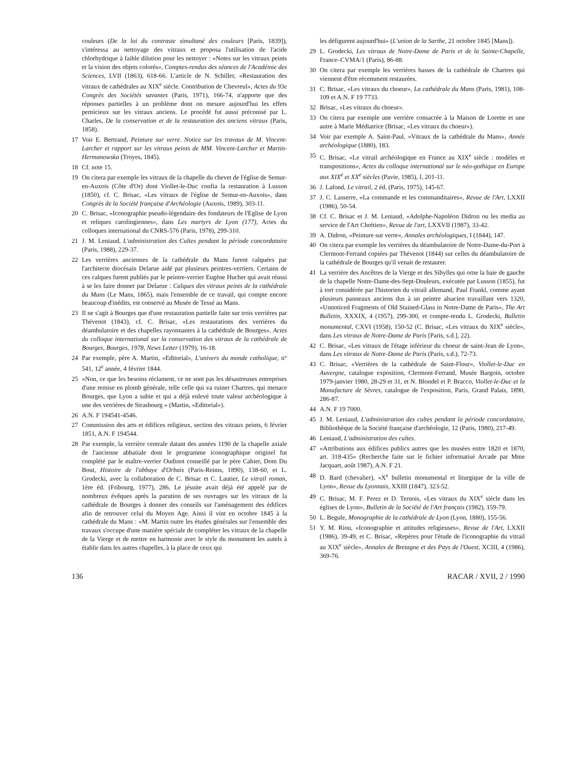couleurs (De la loi du contraste simultané des couleurs [Paris, 1839]), s'intéressa au nettoyage des vitraux et proposa l'utilisation de l'acide chlorhydrique à faible dilution pour les nettoyer : «Notes sur les vitraux peints et la vision des objets colorés», Comptes-rendus des séances de l'Académie des Sciences, LVII (1863), 618-66. L'article de N. Schiller, «Restauration des vitraux de cathédrales au XIX<sup>e</sup> siècle. Contribution de Chevreul», Actes du 93e Congrès des Sociétés savantes (Paris, 1971), 166-74, n'apporte que des réponses partielles à un problème dont on mesure aujourd'hui les effets pernicieux sur les vitraux anciens. Le procédé fut aussi préconisé par L. Charles, De la conservation et de la restauration des anciens vitraux (Paris, 1858).
17 Voir E. Bertrand, Peinture sur verre. Notice sur les travaux de M. Vincent-Larcher et rapport sur les vitraux peints de MM. Vincent-Larcher et Martin-Hermanowska (Troyes, 1845).
18 Cf. note 15.
19 On citera par exemple les vitraux de la chapelle du chevet de l'église de Semur-en-Auxois (Côte d'Or) dont Viollet-le-Duc confia la restauration à Lusson (1850), cf. C. Brisac, «Les vitraux de l'église de Semur-en-Auxois», dans Congrès de la Société française d'Archéologie (Auxois, 1989), 303-11.
20 C. Brisac, «Iconographie pseudo-légendaire des fondateurs de l'Eglise de Lyon et reliques carolingiennes», dans Les martyrs de Lyon (177), Actes du colloques international du CNRS-576 (Paris, 1978), 299-310.
21 J. M. Leniaud, L'administration des Cultes pendant la période concordataire (Paris, 1988), 229-37.
22 Les verrières anciennes de la cathédrale du Mans furent calquées par l'architecte diocésain Delarue aidé par plusieurs peintres-verriers. Certains de ces calques furent publiés par le peintre-verrier Eugène Hucher qui avait réussi à se les faire donner par Delarue : Calques des vitraux peints de la cathédrale du Mans (Le Mans, 1865), mais l'ensemble de ce travail, qui compte encore beaucoup d'inédits, est conservé au Musée de Tessé au Mans.
23 Il ne s'agit à Bourges que d'une restauration partielle faite sur trois verrières par Thévenot (1843), cf. C. Brisac, «Les restaurations des verrières du déambulatoire et des chapelles rayonnantes à la cathédrale de Bourges», Actes du colloque international sur la conservation des vitraux de la cathédrale de Bourges, Bourges, 1978, News Letter (1979), 16-18.
24 Par exemple, père A. Martin, «Editorial», L'univers du monde catholique, n° 541, 12<sup>e</sup> année, 4 février 1844.
25 «Non, ce que les besoins réclament, ce ne sont pas les désastreuses entreprises d'une remise en plomb générale, telle celle qui va ruiner Chartres, qui menace Bourges, que Lyon a subie et qui a déjà enlevé toute valeur archéologique à une des verrières de Strasbourg » (Martin, «Editorial»).
26 A.N. F 194541-4546.
27 Commission des arts et édifices religieux, section des vitraux peints, 6 février 1851, A.N. F 194544.
28 Par exemple, la verrière centrale datant des années 1190 de la chapelle axiale de l'ancienne abbatiale dont le programme iconographique originel fut complété par le maître-verrier Oudinot conseillé par le père Cahier, Dom Du Bout, Histoire de l'abbaye d'Orbais (Paris-Reims, 1890), 138-60, et L. Grodecki, avec la collaboration de C. Brisac et C. Lautier, Le vitrail roman, 1ère éd. (Fribourg, 1977), 286. Le jésuite avait déjà été appelé par de nombreux évêques après la parution de ses ouvrages sur les vitraux de la cathédrale de Bourges à donner des conseils sur l'aménagement des édifices afin de retrouver celui du Moyen Age. Ainsi il vint en octobre 1845 à la cathédrale du Mans : «M. Martin outre les études générales sur l'ensemble des travaux s'occupe d'une manière spéciale de compléter les vitraux de la chapelle de la Vierge et de mettre en harmonie avec le style du monument les autels à établir dans les autres chapelles, à la place de ceux qui
les défigurent aujourd'hui» (L'union de la Sarthe, 21 octobre 1845 [Mans]).
29 L. Grodecki, Les vitraux de Notre-Dame de Paris et de la Sainte-Chapelle, France–CVMA/1 (Paris), 86-88.
30 On citera par exemple les verrières basses de la cathédrale de Chartres qui viennent d'être récemment restaurées.
31 C. Brisac, «Les vitraux du choeur», La cathédrale du Mans (Paris, 1981), 108-109 et A.N. F 19 7733.
32 Brisac, «Les vitraux du choeur».
33 On citera par exemple une verrière consacrée à la Maison de Lorette et une autre à Marie Médiatrice (Brisac, «Les vitraux du choeur»).
34 Voir par exemple A. Saint-Paul, «Vitraux de la cathédrale du Mans», Année archéologique (1880), 183.
35 C. Brisac, «Le vitrail archéologique en France au XIX<sup>e</sup> siècle : modèles et transpositions», Actes du colloque international sur le néo-gothique en Europe aux XIX<sup>e</sup> et XX<sup>e</sup> siècles (Pavie, 1985), I, 201-11.
36 J. Lafond, Le vitrail, 2 éd. (Paris, 1975), 145-67.
37 J. C. Lasserre, «La commande et les commanditaires», Revue de l'Art, LXXII (1986), 50-54.
38 Cf. C. Brisac et J. M. Leniaud, «Adolphe-Napoléon Didron ou les media au service de l'Art Chrétien», Revue de l'art, LXXVII (1987), 33-42.
39 A. Didron, «Peinture sur verre», Annales archéologiques, I (1844), 147.
40 On citera par exemple les verrières du déambulatoire de Notre-Dame-du-Port à Clermont-Ferrand copiées par Thévenot (1844) sur celles du déambulatoire de la cathédrale de Bourges qu'il venait de restaurer.
41 La verrière des Ancêtres de la Vierge et des Sibylles qui orne la baie de gauche de la chapelle Notre-Dame-des-Sept-Douleurs, exécutée par Lusson (1855), fut à tort considérée par l'historien du vitrail allemand, Paul Frankl, comme ayant plusieurs panneaux anciens dus à un peintre alsacien travaillant vers 1320, «Unnoticed Fragments of Old Stained-Glass in Notre-Dame de Paris», The Art Bulletin, XXXIX, 4 (1957), 299-300, et compte-rendu L. Grodecki, Bulletin monumental, CXVI (1958), 150-52 (C. Brisac, «Les vitraux du XIX<sup>e</sup> siècle», dans Les vitraux de Notre-Dame de Paris [Paris, s.d.], 22).
42 C. Brisac, «Les vitraux de l'étage inférieur du choeur de saint-Jean de Lyon», dans Les vitraux de Notre-Dame de Paris (Paris, s.d.), 72-73.
43 C. Brisac, «Verrières de la cathédrale de Saint-Flour», Viollet-le-Duc en Auvergne, catalogue exposition, Clermont-Ferrand, Musée Bargoin, octobre 1979-janvier 1980, 28-29 et 31, et N. Blondel et P. Bracco, Viollet-le-Duc et la Manufacture de Sèvres, catalogue de l'exposition, Paris, Grand Palais, 1890, 286-87.
44 A.N. F 19 7000.
45 J. M. Leniaud, L'administration des cultes pendant la période concordataire, Bibliothèque de la Société française d'archéologie, 12 (Paris, 1980), 217-49.
46 Leniaud, L'administration des cultes.
47 «Attributions aux édifices publics autres que les musées entre 1820 et 1870, art. 318-435» (Recherche faite sur le fichier informatisé Arcade par Mme Jacquart, août 1987), A.N. F 21.
48 D. Bard (chevalier), «X<sup>e</sup> bulletin monumental et liturgique de la ville de Lyon», Revue du Lyonnais, XXIII (1847), 323-52.
49 C. Brisac, M. F. Perez et D. Ternois, «Les vitraux du XIX<sup>e</sup> siècle dans les églises de Lyon», Bulletin de la Société de l'Art français (1982), 159-79.
50 L. Begule, Monographie de la cathédrale de Lyon (Lyon, 1880), 155-56.
51 Y. M. Riou, «Iconographie et attitudes religieuses», Revue de l'Art, LXXII (1986), 39-49, et C. Brisac, «Repères pour l'étude de l'iconographie du vitrail au XIX<sup>e</sup> siècle», Annales de Bretagne et des Pays de l'Ouest, XCIII, 4 (1986), 369-76.
136 RACAR / XVII, 2 / 1990